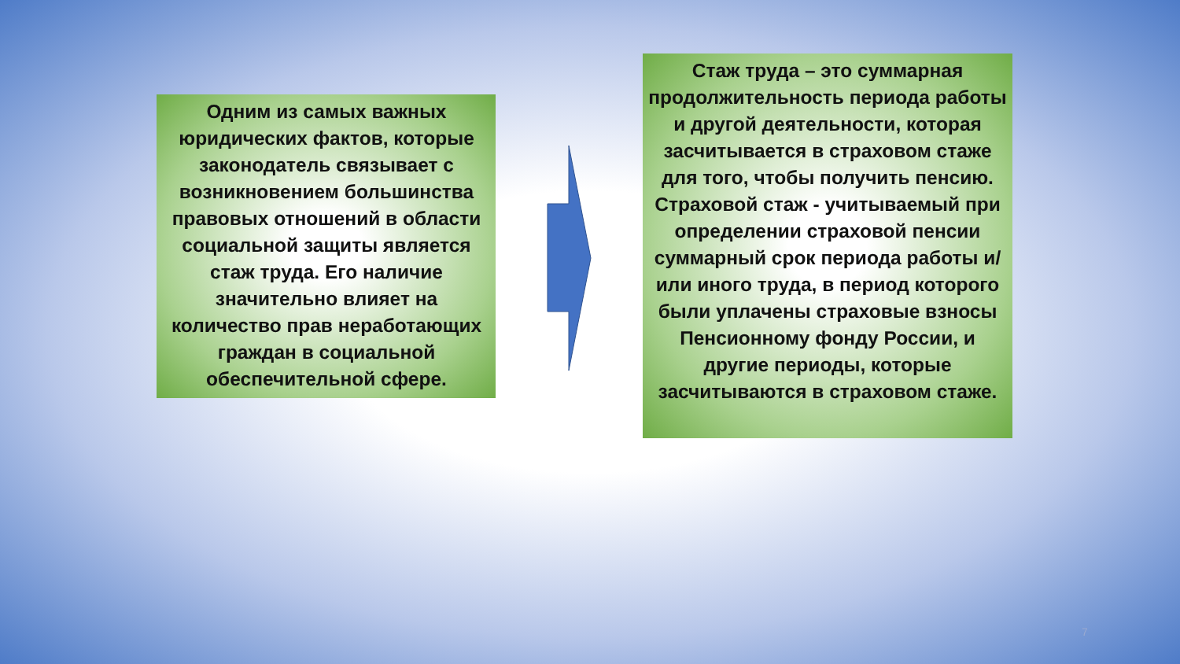Одним из самых важных юридических фактов, которые законодатель связывает с возникновением большинства правовых отношений в области социальной защиты является стаж труда. Его наличие значительно влияет на количество прав неработающих граждан в социальной обеспечительной сфере.
Стаж труда – это суммарная продолжительность периода работы и другой деятельности, которая засчитывается в страховом стаже для того, чтобы получить пенсию. Страховой стаж - учитываемый при определении страховой пенсии суммарный срок периода работы и/или иного труда, в период которого были уплачены страховые взносы Пенсионному фонду России, и другие периоды, которые засчитываются в страховом стаже.
7